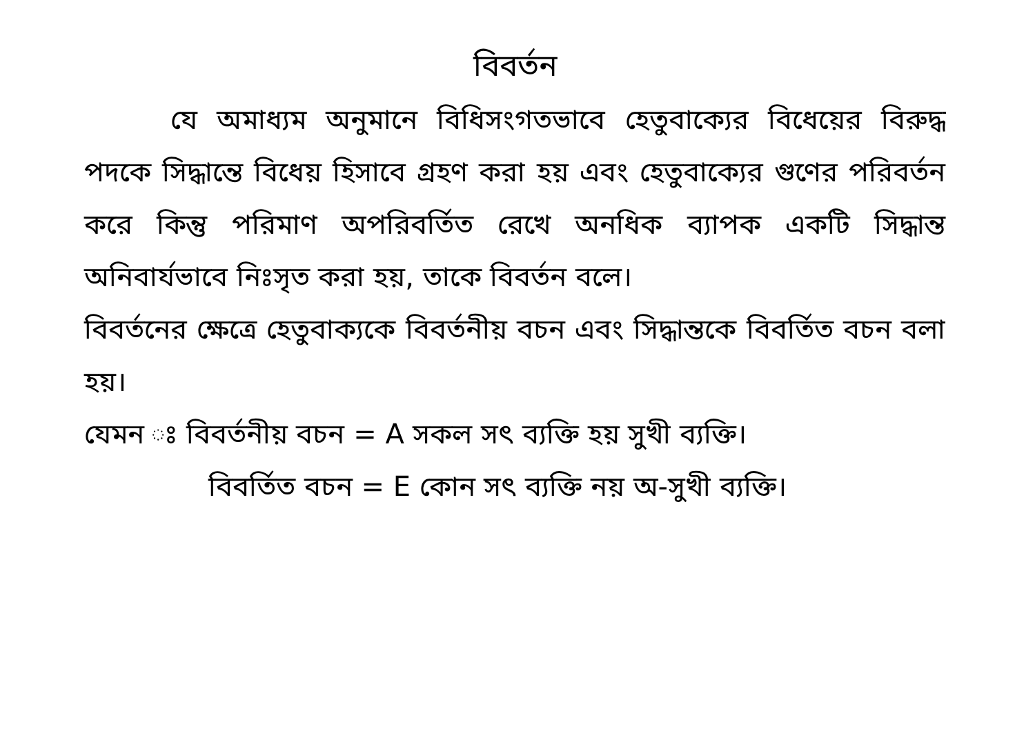বিবর্তন
যে অমাধ্যম অনুমানে বিধিসংগতভাবে হেতুবাক্যের বিধেয়ের বিরুদ্ধ পদকে সিদ্ধান্তে বিধেয় হিসাবে গ্রহণ করা হয় এবং হেতুবাক্যের গুণের পরিবর্তন করে কিন্তু পরিমাণ অপরিবর্তিত রেখে অনধিক ব্যাপক একটি সিদ্ধান্ত অনিবার্যভাবে নিঃসৃত করা হয়, তাকে বিবর্তন বলে।
বিবর্তনের ক্ষেত্রে হেতুবাক্যকে বিবর্তনীয় বচন এবং সিদ্ধান্তকে বিবর্তিত বচন বলা হয়।
যেমন ঃ বিবর্তনীয় বচন = A সকল সৎ ব্যক্তি হয় সুখী ব্যক্তি।
বিবর্তিত বচন = E কোন সৎ ব্যক্তি নয় অ-সুখী ব্যক্তি।